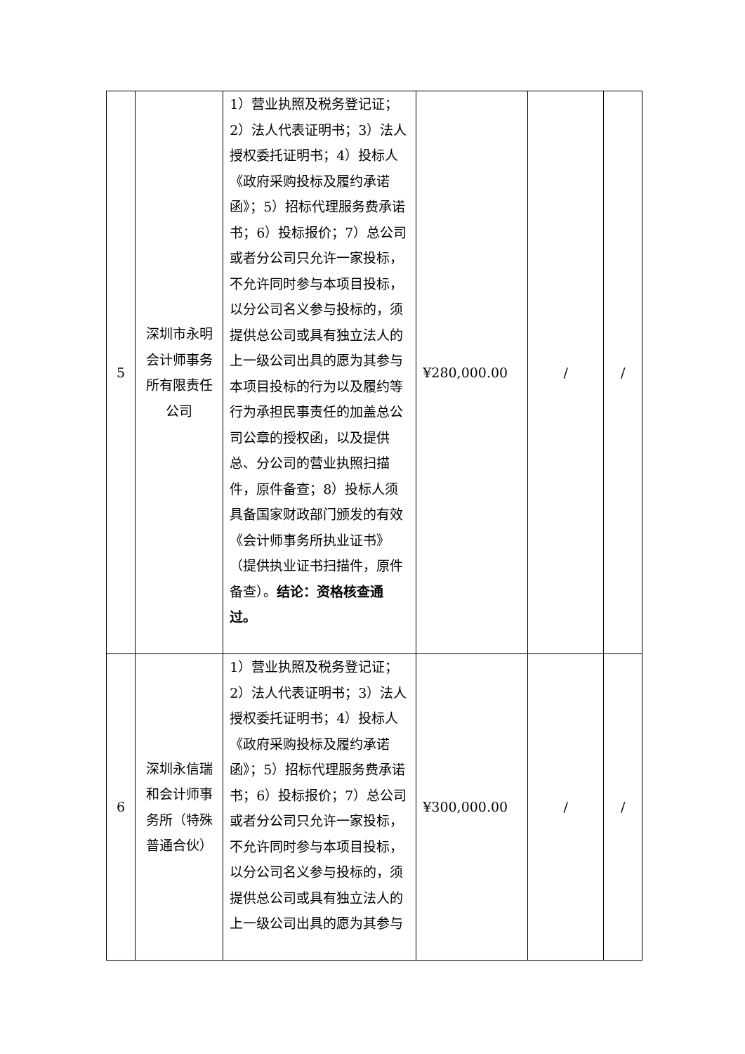| 5 | 深圳市永明会计师事务所有限责任公司 | 1）营业执照及税务登记证；2）法人代表证明书；3）法人授权委托证明书；4）投标人《政府采购投标及履约承诺函》；5）招标代理服务费承诺书；6）投标报价；7）总公司或者分公司只允许一家投标，不允许同时参与本项目投标，以分公司名义参与投标的，须提供总公司或具有独立法人的上一级公司出具的愿为其参与本项目投标的行为以及履约等行为承担民事责任的加盖总公司公章的授权函，以及提供总、分公司的营业执照扫描件，原件备查；8）投标人须具备国家财政部门颁发的有效《会计师事务所执业证书》（提供执业证书扫描件，原件备查）。 结论：资格核查通过。 | ¥280,000.00 | / | / |
| 6 | 深圳永信瑞和会计师事务所（特殊普通合伙） | 1）营业执照及税务登记证；2）法人代表证明书；3）法人授权委托证明书；4）投标人《政府采购投标及履约承诺函》；5）招标代理服务费承诺书；6）投标报价；7）总公司或者分公司只允许一家投标，不允许同时参与本项目投标，以分公司名义参与投标的，须提供总公司或具有独立法人的上一级公司出具的愿为其参与 | ¥300,000.00 | / | / |